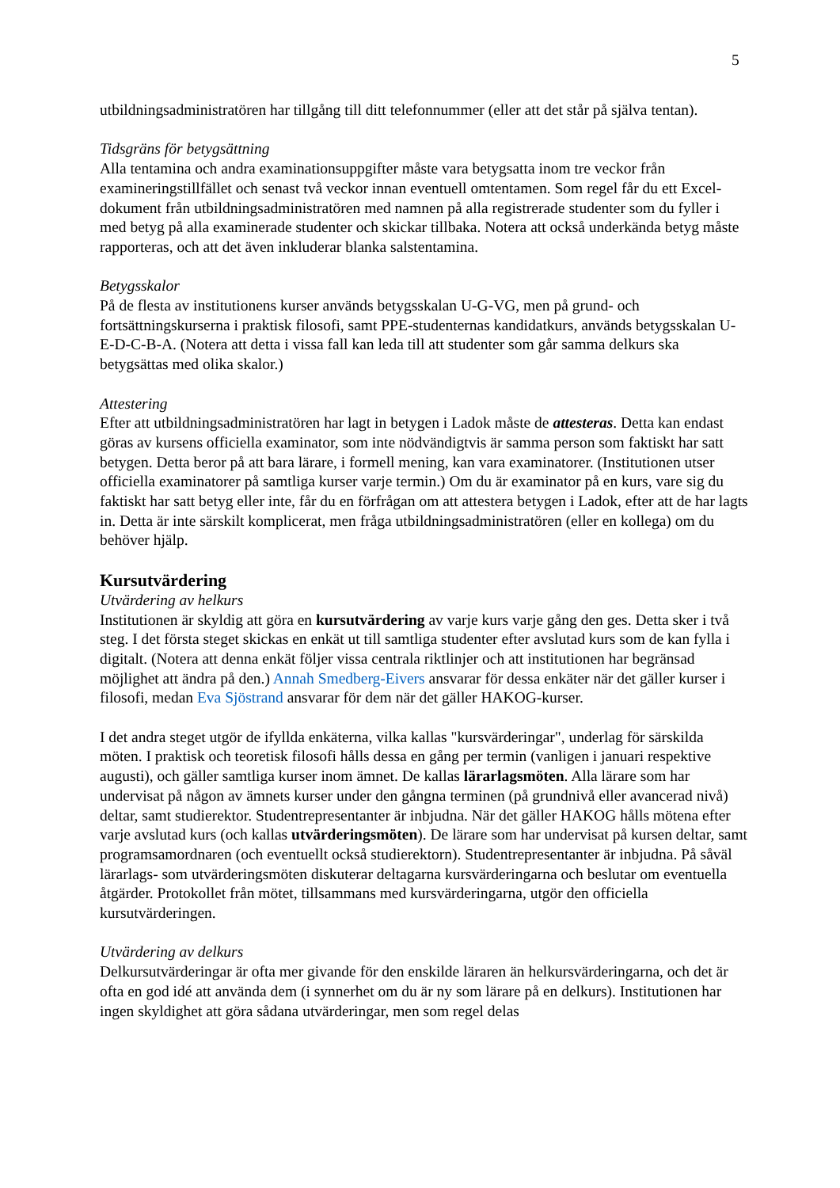5
utbildningsadministratören har tillgång till ditt telefonnummer (eller att det står på själva tentan).
Tidsgräns för betygsättning
Alla tentamina och andra examinationsuppgifter måste vara betygsatta inom tre veckor från examineringstillfället och senast två veckor innan eventuell omtentamen. Som regel får du ett Excel-dokument från utbildningsadministratören med namnen på alla registrerade studenter som du fyller i med betyg på alla examinerade studenter och skickar tillbaka. Notera att också underkända betyg måste rapporteras, och att det även inkluderar blanka salstentamina.
Betygsskalor
På de flesta av institutionens kurser används betygsskalan U-G-VG, men på grund- och fortsättningskurserna i praktisk filosofi, samt PPE-studenternas kandidatkurs, används betygsskalan U-E-D-C-B-A. (Notera att detta i vissa fall kan leda till att studenter som går samma delkurs ska betygsättas med olika skalor.)
Attestering
Efter att utbildningsadministratören har lagt in betygen i Ladok måste de attesteras. Detta kan endast göras av kursens officiella examinator, som inte nödvändigtvis är samma person som faktiskt har satt betygen. Detta beror på att bara lärare, i formell mening, kan vara examinatorer. (Institutionen utser officiella examinatorer på samtliga kurser varje termin.) Om du är examinator på en kurs, vare sig du faktiskt har satt betyg eller inte, får du en förfrågan om att attestera betygen i Ladok, efter att de har lagts in. Detta är inte särskilt komplicerat, men fråga utbildningsadministratören (eller en kollega) om du behöver hjälp.
Kursutvärdering
Utvärdering av helkurs
Institutionen är skyldig att göra en kursutvärdering av varje kurs varje gång den ges. Detta sker i två steg. I det första steget skickas en enkät ut till samtliga studenter efter avslutad kurs som de kan fylla i digitalt. (Notera att denna enkät följer vissa centrala riktlinjer och att institutionen har begränsad möjlighet att ändra på den.) Annah Smedberg-Eivers ansvarar för dessa enkäter när det gäller kurser i filosofi, medan Eva Sjöstrand ansvarar för dem när det gäller HAKOG-kurser.
I det andra steget utgör de ifyllda enkäterna, vilka kallas "kursvärderingar", underlag för särskilda möten. I praktisk och teoretisk filosofi hålls dessa en gång per termin (vanligen i januari respektive augusti), och gäller samtliga kurser inom ämnet. De kallas lärarlagsmöten. Alla lärare som har undervisat på någon av ämnets kurser under den gångna terminen (på grundnivå eller avancerad nivå) deltar, samt studierektor. Studentrepresentanter är inbjudna. När det gäller HAKOG hålls mötena efter varje avslutad kurs (och kallas utvärderingsmöten). De lärare som har undervisat på kursen deltar, samt programsamordnaren (och eventuellt också studierektorn). Studentrepresentanter är inbjudna. På såväl lärarlags- som utvärderingsmöten diskuterar deltagarna kursvärderingarna och beslutar om eventuella åtgärder. Protokollet från mötet, tillsammans med kursvärderingarna, utgör den officiella kursutvärderingen.
Utvärdering av delkurs
Delkursutvärderingar är ofta mer givande för den enskilde läraren än helkursvärderingarna, och det är ofta en god idé att använda dem (i synnerhet om du är ny som lärare på en delkurs). Institutionen har ingen skyldighet att göra sådana utvärderingar, men som regel delas